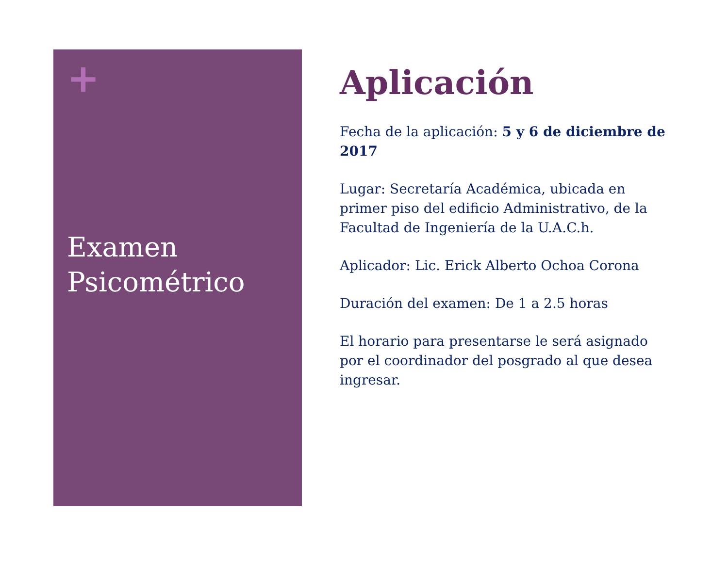+
Examen Psicométrico
Aplicación
Fecha de la aplicación: 5 y 6 de diciembre de 2017
Lugar: Secretaría Académica, ubicada en primer piso del edificio Administrativo, de la Facultad de Ingeniería de la U.A.C.h.
Aplicador: Lic. Erick Alberto Ochoa Corona
Duración del examen: De 1 a 2.5 horas
El horario para presentarse le será asignado por el coordinador del posgrado al que desea ingresar.